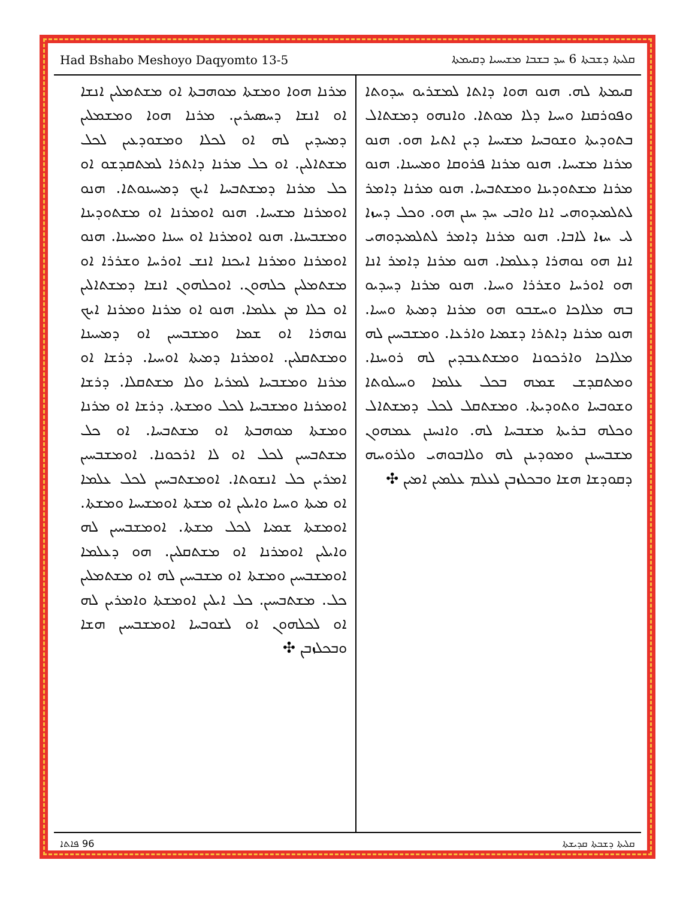Had Bshabo Meshoyo Daqyomto 13-5 ܩܠܝܬܐ ܕܫܒܬܐ 6 ܚܕ ܒܫܒܐ ܡܫܝܚܝܐ ܕܩܝܡܬܐ
ܩܝܡܬܐ ܠܗ. ܗܢܘ ܗܘܐ ܕܐܬܐ ܠܡܫܪܝܘ ܚܕܘܬܐ ܘܦܘܪܩܢܐ ܘܚܝܐ ܕܠܐ ܡܘܬܐ. ܘܐܢܗܘ ܕܡܫܬܐܠ ܒܬܘܕܝܬܐ ܘܫܘܒܚܐ ܡܫܝܚܐ ܕܝܢ ܐܬܝܐ ܗܘ. ܗܢܘ ܡܪܢܐ ܡܫܝܚܐ. ܗܢܘ ܡܪܢܐ ܦܪܘܩܐ ܘܡܚܝܢܐ. ܗܢܘ ܡܪܢܐ ܡܫܬܘܕܝܢܐ ܘܡܫܬܒܚܐ. ܗܢܘ ܡܪܢܐ ܕܐܡܪ ܠܬܠܡܝܕܘܗܝ ܐܢܐ ܘܐܒܝ ܚܕ ܚܢܢ ܗܘ. ܘܟܠ ܕܚܙܐ ܠܝ ܚܙܐ ܠܐܒܐ. ܗܢܘ ܡܪܢܐ ܕܐܡܪ ܠܬܠܡܝܕܘܗܝ ܐܢܐ ܗܘ ܢܘܗܪܐ ܕܥܠܡܐ. ܗܢܘ ܡܪܢܐ ܕܐܡܪ ܐܢܐ ܗܘ ܐܘܪܚܐ ܘܫܪܪܐ ܘܚܝܐ. ܗܢܘ ܡܪܢܐ ܕܚܕܝܘ ܒܗ ܡܠܐܟܐ ܘܚܫܒܘ ܗܘ ܡܪܢܐ ܕܡܝܬܐ ܘܚܝܐ. ܗܢܘ ܡܪܢܐ ܕܐܬܪܐ ܕܫܡܝܐ ܘܐܪܥܐ. ܘܡܫܒܚܝܢ ܠܗ ܡܠܐܟܐ ܘܐܪܟܘܢܐ ܘܡܫܬܥܒܕܝܢ ܠܗ ܪܘܚܢܐ. ܘܡܬܩܕܫ ܫܡܗ ܒܟܠ ܥܠܡܐ ܘܚܝܠܘܬܐ ܘܫܘܒܚܐ ܘܬܘܕܝܬܐ. ܘܡܫܬܩܠ ܠܟܠ ܕܡܫܬܐܠ ܘܟܠܗ ܒܪܝܬܐ ܡܫܒܚܐ ܠܗ. ܘܐܢܚܢܢ ܥܡܗܘܢ ܡܫܒܚܝܢܢ ܘܡܘܕܝܢܢ ܠܗ ܘܠܐܒܘܗܝ ܘܠܪܘܚܗ ܕܩܘܕܫܐ ܗܫܐ ܘܒܟܠܙܒܢ ܠܥܠܡ ܥܠܡܝܢ ܐܡܝܢ ✣
ܡܪܢܐ ܗܘܐ ܘܡܫܬܐ ܡܘܗܒܬܐ ܐܘ ܡܫܬܡܠܝܢ ܐܢܫܐ ܐܘ ܐܢܫܐ ܕܚܣܝܪܝܢ. ܡܪܢܐ ܗܘܐ ܘܡܫܡܠܝܢ ܕܡܚܕܝܢ ܠܗ ܐܘ ܠܟܠܐ ܘܡܫܘܕܥܝܢ ܠܟܠ ܡܫܬܐܠܝܢ. ܐܘ ܟܠ ܡܪܢܐ ܕܐܬܪܐ ܠܡܬܩܕܫܘ ܐܘ ܟܠ ܡܪܢܐ ܕܡܫܬܒܚܐ ܐܝܟ ܕܡܚܝܢܘܬܐ. ܗܢܘ ܐܘܡܪܢܐ ܡܫܝܚܐ. ܗܢܘ ܐܘܡܪܢܐ ܐܘ ܡܫܬܘܕܝܢܐ ܘܡܫܒܚܢܐ. ܗܢܘ ܐܘܡܪܢܐ ܐܘ ܚܝܢܐ ܘܡܚܝܢܐ. ܗܢܘ ܐܘܡܪܢܐ ܘܡܪܢܐ ܐܝܟܢܐ ܐܢܫ ܐܘܪܚܐ ܘܫܪܪܐ ܐܘ ܡܫܬܡܠܝܢ ܟܠܗܘܢ. ܐܘܟܠܗܘܢ ܐܢܫܐ ܕܡܫܬܐܠܝܢ ܐܘ ܟܠܐ ܡܢ ܥܠܡܐ. ܗܢܘ ܐܘ ܡܪܢܐ ܘܡܪܢܐ ܐܝܟ ܢܘܗܪܐ ܐܘ ܫܡܐ ܘܡܫܒܚܝܢ ܐܘ ܕܡܚܝܢܐ ܘܡܫܬܩܠܝܢ. ܐܘܡܪܢܐ ܕܡܝܬܐ ܐܘܚܝܐ. ܕܪܫܐ ܐܘ ܡܪܢܐ ܘܡܫܒܚܐ ܠܡܪܝܐ ܘܠܐ ܡܫܬܩܠܐ. ܕܪܫܐ ܐܘܡܪܢܐ ܘܡܫܒܚܐ ܠܟܠ ܘܡܫܬܐ. ܕܪܫܐ ܐܘ ܡܪܢܐ ܘܡܫܬܐ ܡܘܗܒܬܐ ܐܘ ܡܫܬܒܚܐ. ܐܘ ܟܠ ܡܫܬܒܚܝܢ ܠܟܠ ܐܘ ܠܐ ܐܪܟܘܢܐ. ܐܘܡܫܒܚܝܢ ܐܡܪܝܢ ܟܠ ܐܢܫܘܬܐ. ܐܘܡܫܬܒܚܝܢ ܠܟܠ ܥܠܡܐ ܐܘ ܡܝܬܐ ܘܚܝܐ ܘܐܝܠܝܢ ܐܘ ܡܫܬܐ ܐܘܡܫܝܚܐ ܘܡܫܬܐ. ܐܘܡܫܬܐ ܫܡܝܐ ܠܟܠ ܡܫܬܐ. ܐܘܡܫܒܚܝܢ ܠܗ ܘܐܝܠܝܢ ܐܘܡܪܢܐ ܐܘ ܡܫܬܩܠܝܢ. ܗܘ ܕܥܠܡܐ ܐܘܡܫܒܚܝܢ ܘܡܫܬܐ ܐܘ ܡܫܒܚܝܢ ܠܗ ܐܘ ܡܫܬܡܠܝܢ ܟܠ. ܡܫܬܒܚܝܢ. ܟܠ ܐܝܠܝܢ ܐܘܡܫܬܐ ܘܐܡܪܝܢ ܠܗ ܐܘ ܠܟܠܗܘܢ ܐܘ ܠܫܘܒܚܐ ܐܘܡܫܒܚܝܢ ܗܫܐ ܘܒܟܠܙܒܢ ✣
96 ܦܐܬܐ ܩܠܝܬܐ ܕܫܒܬܐ ܩܕܝܫܬܐ